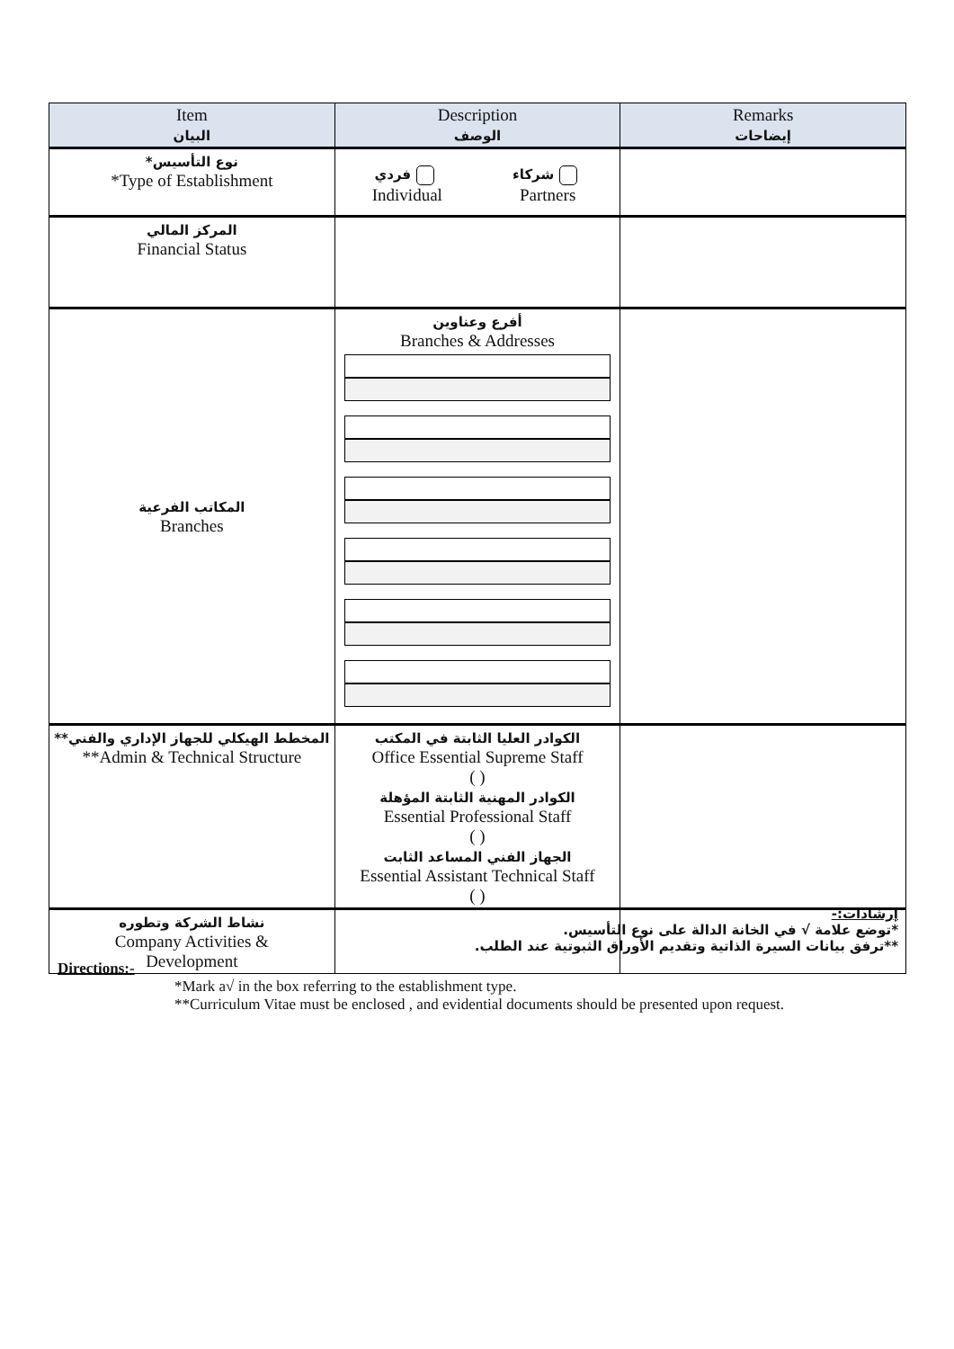| Item البيان | Description الوصف | Remarks إيضاحات |
| --- | --- | --- |
| *نوع التأسيس *Type of Establishment | فردي Individual شركاء Partners | |
| المركز المالي Financial Status | | |
| المكاتب الفرعية Branches | أفرع وعناوين Branches & Addresses | |
| **المخطط الهيكلي للجهاز الإداري والفني **Admin & Technical Structure | الكوادر العليا الثابتة في المكتب Office Essential Supreme Staff ( ) الكوادر المهنية الثابتة المؤهلة Essential Professional Staff ( ) الجهاز الفني المساعد الثابت Essential Assistant Technical Staff ( ) | |
| نشاط الشركة وتطوره Company Activities & Development | | |
إرشادات:-
*توضع علامة √ في الخانة الدالة على نوع التأسيس.
**ترفق بيانات السيرة الذاتية وتقديم الأوراق الثبوتية عند الطلب.
Directions:-
*Mark a√ in the box referring to the establishment type.
**Curriculum Vitae must be enclosed , and evidential documents should be presented upon request.